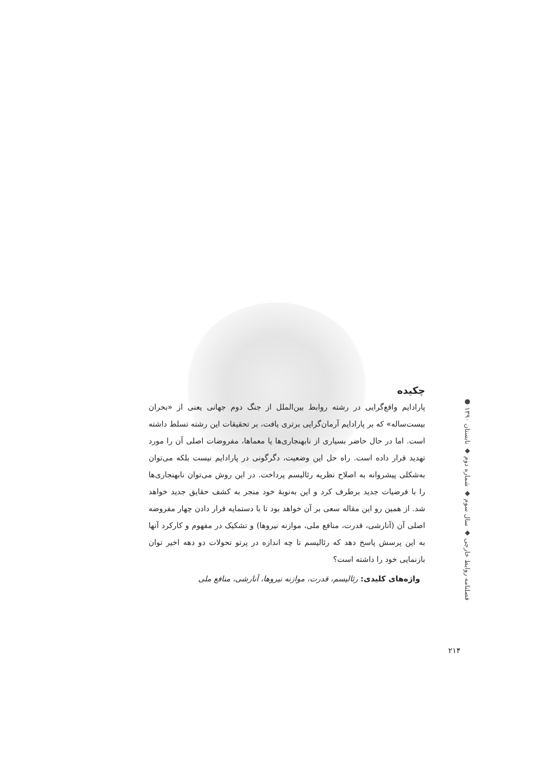چکیده
پارادایم واقع‌گرایی در رشته روابط بین‌الملل از جنگ دوم جهانی یعنی از «بحران بیست‌ساله» که بر پارادایم آرمان‌گرایی برتری یافت، بر تحقیقات این رشته تسلط داشته است. اما در حال حاضر بسیاری از نابهنجاری‌ها یا معماها، مفروضات اصلی آن را مورد تهدید قرار داده است. راه حل این وضعیت، دگرگونی در پارادایم نیست بلکه می‌توان به‌شکلی پیشروانه به اصلاح نظریه رئالیسم پرداخت. در این روش می‌توان نابهنجاری‌ها را با فرضیات جدید برطرف کرد و این به‌نوبهٔ خود منجر به کشف حقایق جدید خواهد شد. از همین رو این مقاله سعی بر آن خواهد بود تا با دستمایه قرار دادن چهار مفروضه اصلی آن (آنارشی، قدرت، منافع ملی، موازنه نیروها) و تشکیک در مفهوم و کارکرد آنها به این پرسش پاسخ دهد که رئالیسم تا چه اندازه در پرتو تحولات دو دهه اخیر توان بازنمایی خود را داشته است؟
واژه‌های کلیدی: رئالیسم، قدرت، موازنه نیروها، آنارشی، منافع ملی
فصلنامه روابط خارجی ◆ سال سوم ◆ شماره دوم ◆ تابستان ۱۳۹۰ ●
۲۱۴